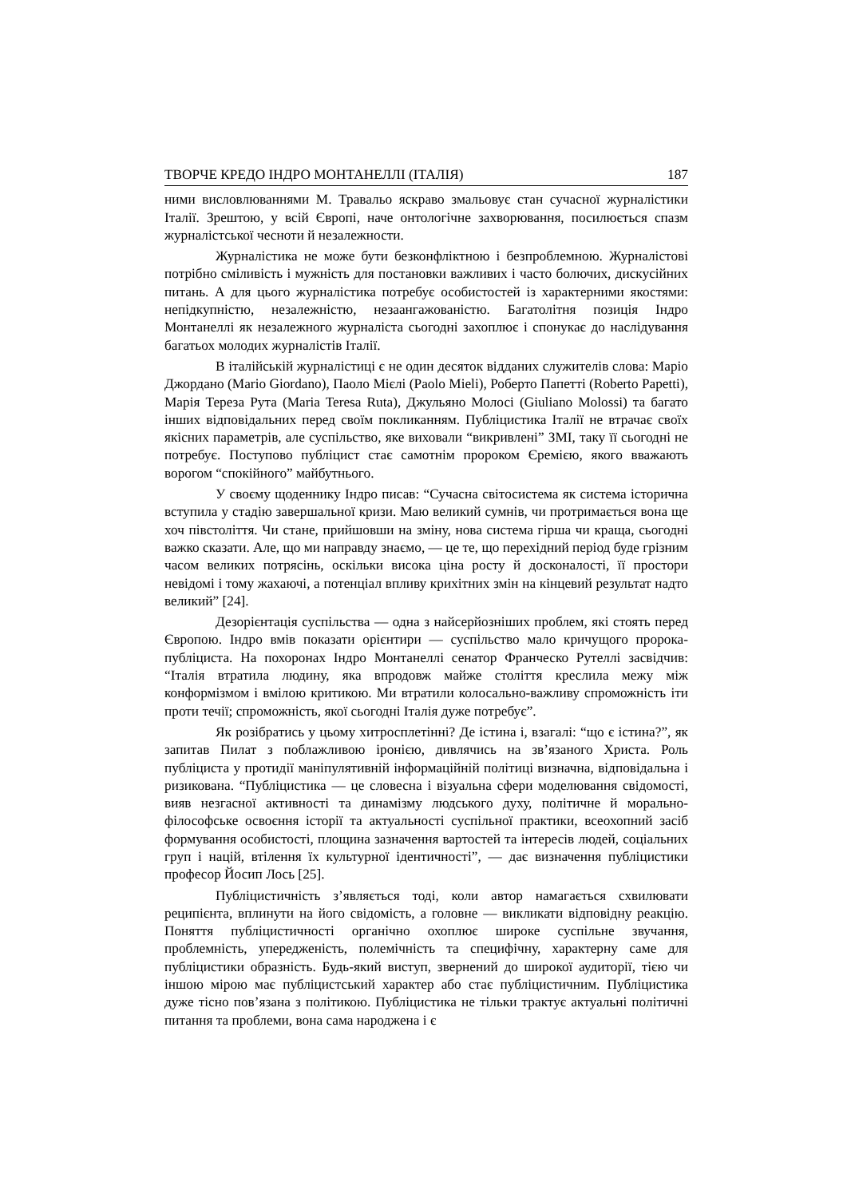ТВОРЧЕ КРЕДО ІНДРО МОНТАНЕЛЛІ (ІТАЛІЯ) 187
ними висловлюваннями М. Травальо яскраво змальовує стан сучасної журналістики Італії. Зрештою, у всій Європі, наче онтологічне захворювання, посилюється спазм журналістської чесноти й незалежности.
Журналістика не може бути безконфліктною і безпроблемною. Журналістові потрібно сміливість і мужність для постановки важливих і часто болючих, дискусійних питань. А для цього журналістика потребує особистостей із характерними якостями: непідкупністю, незалежністю, незаангажованістю. Багатолітня позиція Індро Монтанеллі як незалежного журналіста сьогодні захоплює і спонукає до наслідування багатьох молодих журналістів Італії.
В італійській журналістиці є не один десяток відданих служителів слова: Маріо Джордано (Mario Giordano), Паоло Мієлі (Paolo Mieli), Роберто Папетті (Roberto Papetti), Марія Тереза Рута (Maria Teresa Ruta), Джульяно Молосі (Giuliano Molossi) та багато інших відповідальних перед своїм покликанням. Публіцистика Італії не втрачає своїх якісних параметрів, але суспільство, яке виховали “викривлені” ЗМІ, таку її сьогодні не потребує. Поступово публіцист стає самотнім пророком Єремією, якого вважають ворогом “спокійного” майбутнього.
У своєму щоденнику Індро писав: “Сучасна світосистема як система історична вступила у стадію завершальної кризи. Маю великий сумнів, чи протримається вона ще хоч півстоліття. Чи стане, прийшовши на зміну, нова система гірша чи краща, сьогодні важко сказати. Але, що ми направду знаємо, — це те, що перехідний період буде грізним часом великих потрясінь, оскільки висока ціна росту й досконалості, її простори невідомі і тому жахаючі, а потенціал впливу крихітних змін на кінцевий результат надто великий” [24].
Дезорієнтація суспільства — одна з найсерйозніших проблем, які стоять перед Європою. Індро вмів показати орієнтири — суспільство мало кричущого пророка-публіциста. На похоронах Індро Монтанеллі сенатор Франческо Рутеллі засвідчив: “Італія втратила людину, яка впродовж майже століття креслила межу між конформізмом і вмілою критикою. Ми втратили колосально-важливу спроможність іти проти течії; спроможність, якої сьогодні Італія дуже потребує”.
Як розібратись у цьому хитросплетінні? Де істина і, взагалі: “що є істина?”, як запитав Пилат з поблажливою іронією, дивлячись на зв’язаного Христа. Роль публіциста у протидії маніпулятивній інформаційній політиці визначна, відповідальна і ризикована. “Публіцистика — це словесна і візуальна сфери моделювання свідомості, вияв незгасної активності та динамізму людського духу, політичне й морально-філософське освоєння історії та актуальності суспільної практики, всеохопний засіб формування особистості, площина зазначення вартостей та інтересів людей, соціальних груп і націй, втілення їх культурної ідентичності”, — дає визначення публіцистики професор Йосип Лось [25].
Публіцистичність з’являється тоді, коли автор намагається схвилювати реципієнта, вплинути на його свідомість, а головне — викликати відповідну реакцію. Поняття публіцистичності органічно охоплює широке суспільне звучання, проблемність, упередженість, полемічність та специфічну, характерну саме для публіцистики образність. Будь-який виступ, звернений до широкої аудиторії, тією чи іншою мірою має публіцистський характер або стає публіцистичним. Публіцистика дуже тісно пов’язана з політикою. Публіцистика не тільки трактує актуальні політичні питання та проблеми, вона сама народжена і є